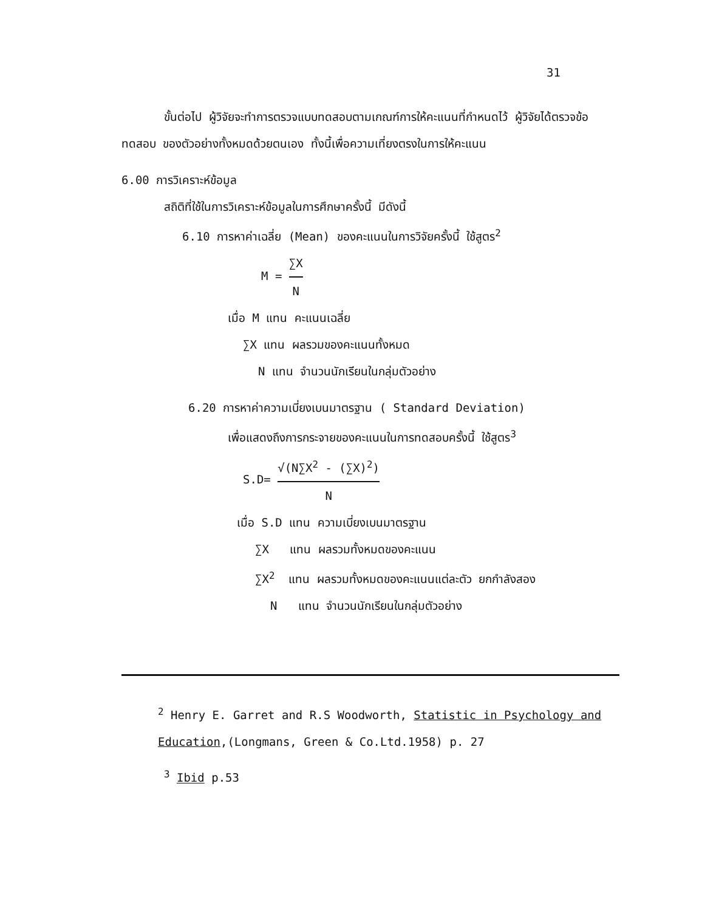31
ขั้นต่อไป ผู้วิจัยจะทำการตรวจแบบทดสอบตามเกณฑ์การให้คะแนนที่กำหนดไว้ ผู้วิจัยได้ตรวจข้อทดสอบ ของตัวอย่างทั้งหมดด้วยตนเอง ทั้งนี้เพื่อความเที่ยงตรงในการให้คะแนน
6.00 การวิเคราะห์ข้อมูล
สถิติที่ใช้ในการวิเคราะห์ข้อมูลในการศึกษาครั้งนี้ มีดังนี้
6.10 การหาค่าเฉลี่ย (Mean) ของคะแนนในการวิจัยครั้งนี้ ใช้สูตร<sup>2</sup>
M = ∑X N
เมื่อ M แทน คะแนนเฉลี่ย
∑X แทน ผลรวมของคะแนนทั้งหมด
N แทน จำนวนนักเรียนในกลุ่มตัวอย่าง
6.20 การหาค่าความเบี่ยงเบนมาตรฐาน ( Standard Deviation)
เพื่อแสดงถึงการกระจายของคะแนนในการทดสอบครั้งนี้ ใช้สูตร<sup>3</sup>
S.D= √(N∑X<sup>2</sup> - (∑X)<sup>2</sup>) N
เมื่อ S.D แทน ความเบี่ยงเบนมาตรฐาน
∑X แทน ผลรวมทั้งหมดของคะแนน
∑X<sup>2</sup> แทน ผลรวมทั้งหมดของคะแนนแต่ละตัว ยกกำลังสอง
N แทน จำนวนนักเรียนในกลุ่มตัวอย่าง
<sup>2</sup> Henry E. Garret and R.S Woodworth, Statistic in Psychology and Education,(Longmans, Green & Co.Ltd.1958) p. 27
<sup>3</sup> Ibid p.53